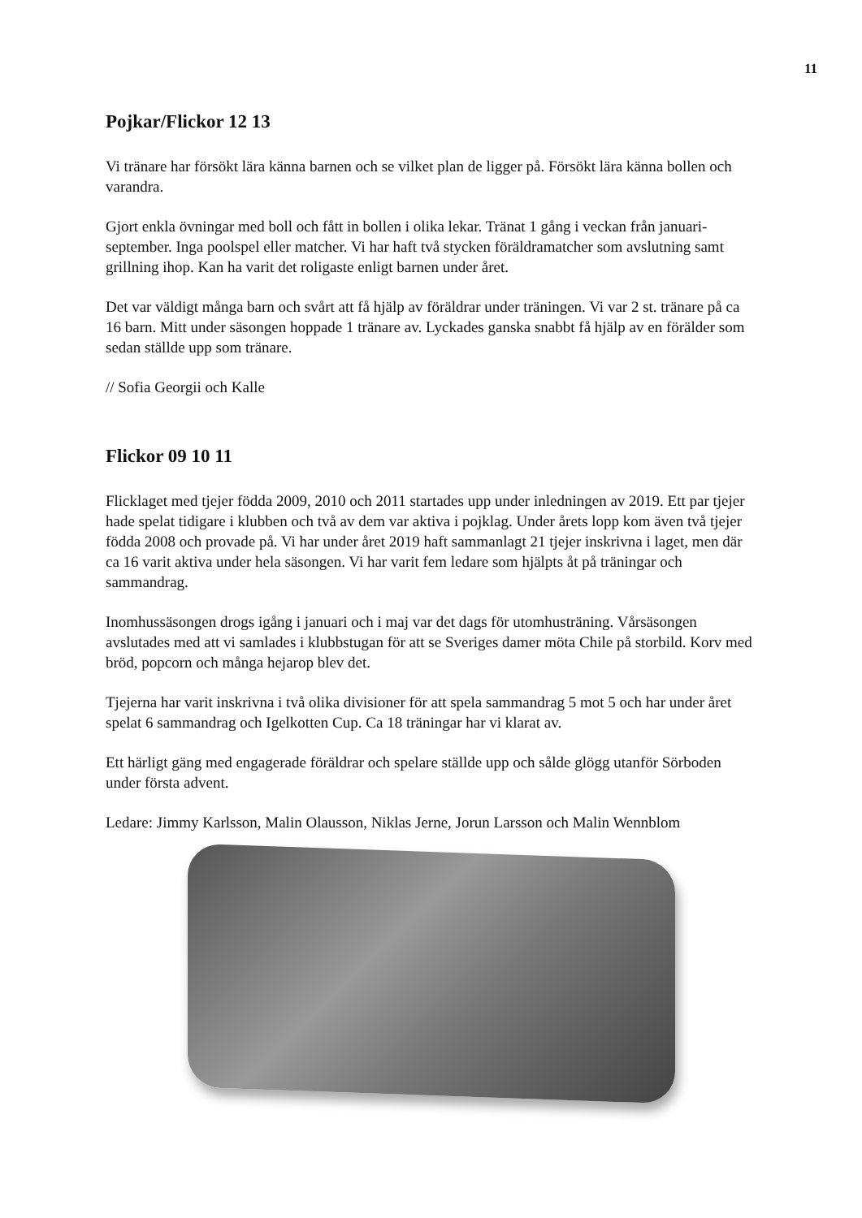11
Pojkar/Flickor 12 13
Vi tränare har försökt lära känna barnen och se vilket plan de ligger på. Försökt lära känna bollen och varandra.
Gjort enkla övningar med boll och fått in bollen i olika lekar. Tränat 1 gång i veckan från januari-september. Inga poolspel eller matcher. Vi har haft två stycken föräldramatcher som avslutning samt grillning ihop. Kan ha varit det roligaste enligt barnen under året.
Det var väldigt många barn och svårt att få hjälp av föräldrar under träningen. Vi var 2 st. tränare på ca 16 barn. Mitt under säsongen hoppade 1 tränare av. Lyckades ganska snabbt få hjälp av en förälder som sedan ställde upp som tränare.
// Sofia Georgii och Kalle
Flickor 09 10 11
Flicklaget med tjejer födda 2009, 2010 och 2011 startades upp under inledningen av 2019. Ett par tjejer hade spelat tidigare i klubben och två av dem var aktiva i pojklag. Under årets lopp kom även två tjejer födda 2008 och provade på. Vi har under året 2019 haft sammanlagt 21 tjejer inskrivna i laget, men där ca 16 varit aktiva under hela säsongen. Vi har varit fem ledare som hjälpts åt på träningar och sammandrag.
Inomhussäsongen drogs igång i januari och i maj var det dags för utomhusträning. Vårsäsongen avslutades med att vi samlades i klubbstugan för att se Sveriges damer möta Chile på storbild. Korv med bröd, popcorn och många hejarop blev det.
Tjejerna har varit inskrivna i två olika divisioner för att spela sammandrag 5 mot 5 och har under året spelat 6 sammandrag och Igelkotten Cup. Ca 18 träningar har vi klarat av.
Ett härligt gäng med engagerade föräldrar och spelare ställde upp och sålde glögg utanför Sörboden under första advent.
Ledare: Jimmy Karlsson, Malin Olausson, Niklas Jerne, Jorun Larsson och Malin Wennblom